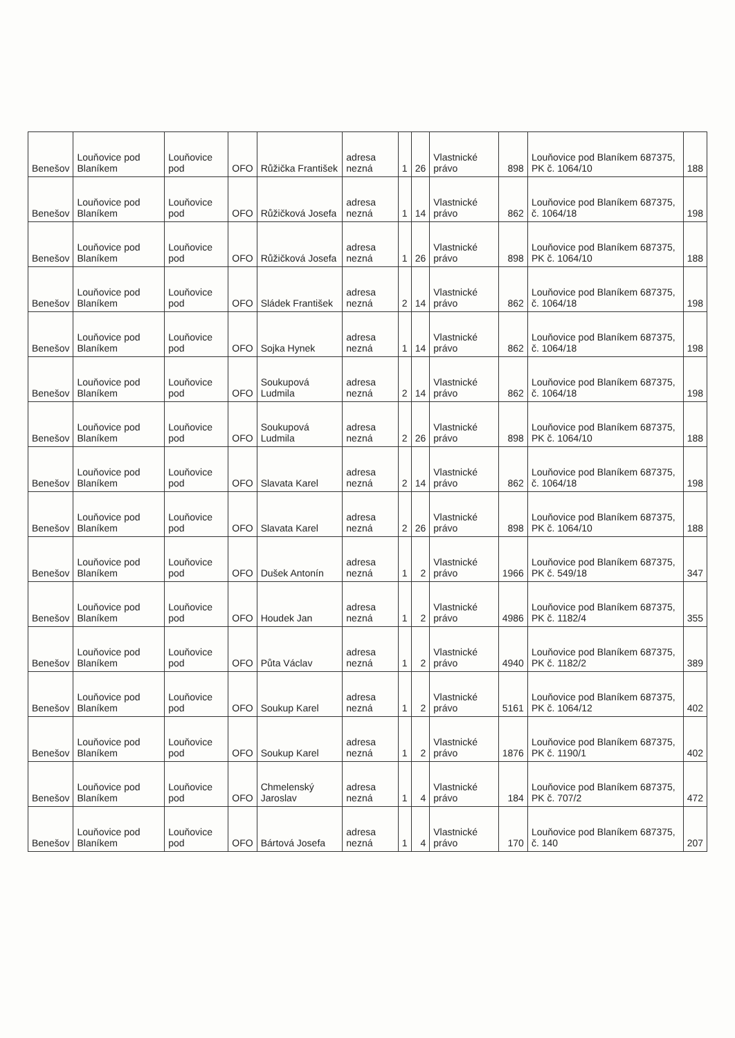| Benešov | Louňovice pod Blaníkem | Louňovice pod | OFO | Růžička František | adresa nezná | 1 | 26 | Vlastnické právo | 898 | Louňovice pod Blaníkem 687375, PK č. 1064/10 | 188 |
| Benešov | Louňovice pod Blaníkem | Louňovice pod | OFO | Růžičková Josefa | adresa nezná | 1 | 14 | Vlastnické právo | 862 | Louňovice pod Blaníkem 687375, č. 1064/18 | 198 |
| Benešov | Louňovice pod Blaníkem | Louňovice pod | OFO | Růžičková Josefa | adresa nezná | 1 | 26 | Vlastnické právo | 898 | Louňovice pod Blaníkem 687375, PK č. 1064/10 | 188 |
| Benešov | Louňovice pod Blaníkem | Louňovice pod | OFO | Sládek František | adresa nezná | 2 | 14 | Vlastnické právo | 862 | Louňovice pod Blaníkem 687375, č. 1064/18 | 198 |
| Benešov | Louňovice pod Blaníkem | Louňovice pod | OFO | Sojka Hynek | adresa nezná | 1 | 14 | Vlastnické právo | 862 | Louňovice pod Blaníkem 687375, č. 1064/18 | 198 |
| Benešov | Louňovice pod Blaníkem | Louňovice pod | OFO | Soukupová Ludmila | adresa nezná | 2 | 14 | Vlastnické právo | 862 | Louňovice pod Blaníkem 687375, č. 1064/18 | 198 |
| Benešov | Louňovice pod Blaníkem | Louňovice pod | OFO | Soukupová Ludmila | adresa nezná | 2 | 26 | Vlastnické právo | 898 | Louňovice pod Blaníkem 687375, PK č. 1064/10 | 188 |
| Benešov | Louňovice pod Blaníkem | Louňovice pod | OFO | Slavata Karel | adresa nezná | 2 | 14 | Vlastnické právo | 862 | Louňovice pod Blaníkem 687375, č. 1064/18 | 198 |
| Benešov | Louňovice pod Blaníkem | Louňovice pod | OFO | Slavata Karel | adresa nezná | 2 | 26 | Vlastnické právo | 898 | Louňovice pod Blaníkem 687375, PK č. 1064/10 | 188 |
| Benešov | Louňovice pod Blaníkem | Louňovice pod | OFO | Dušek Antonín | adresa nezná | 1 | 2 | Vlastnické právo | 1966 | Louňovice pod Blaníkem 687375, PK č. 549/18 | 347 |
| Benešov | Louňovice pod Blaníkem | Louňovice pod | OFO | Houdek Jan | adresa nezná | 1 | 2 | Vlastnické právo | 4986 | Louňovice pod Blaníkem 687375, PK č. 1182/4 | 355 |
| Benešov | Louňovice pod Blaníkem | Louňovice pod | OFO | Půta Václav | adresa nezná | 1 | 2 | Vlastnické právo | 4940 | Louňovice pod Blaníkem 687375, PK č. 1182/2 | 389 |
| Benešov | Louňovice pod Blaníkem | Louňovice pod | OFO | Soukup Karel | adresa nezná | 1 | 2 | Vlastnické právo | 5161 | Louňovice pod Blaníkem 687375, PK č. 1064/12 | 402 |
| Benešov | Louňovice pod Blaníkem | Louňovice pod | OFO | Soukup Karel | adresa nezná | 1 | 2 | Vlastnické právo | 1876 | Louňovice pod Blaníkem 687375, PK č. 1190/1 | 402 |
| Benešov | Louňovice pod Blaníkem | Louňovice pod | OFO | Chmelenský Jaroslav | adresa nezná | 1 | 4 | Vlastnické právo | 184 | Louňovice pod Blaníkem 687375, PK č. 707/2 | 472 |
| Benešov | Louňovice pod Blaníkem | Louňovice pod | OFO | Bártová Josefa | adresa nezná | 1 | 4 | Vlastnické právo | 170 | Louňovice pod Blaníkem 687375, č. 140 | 207 |